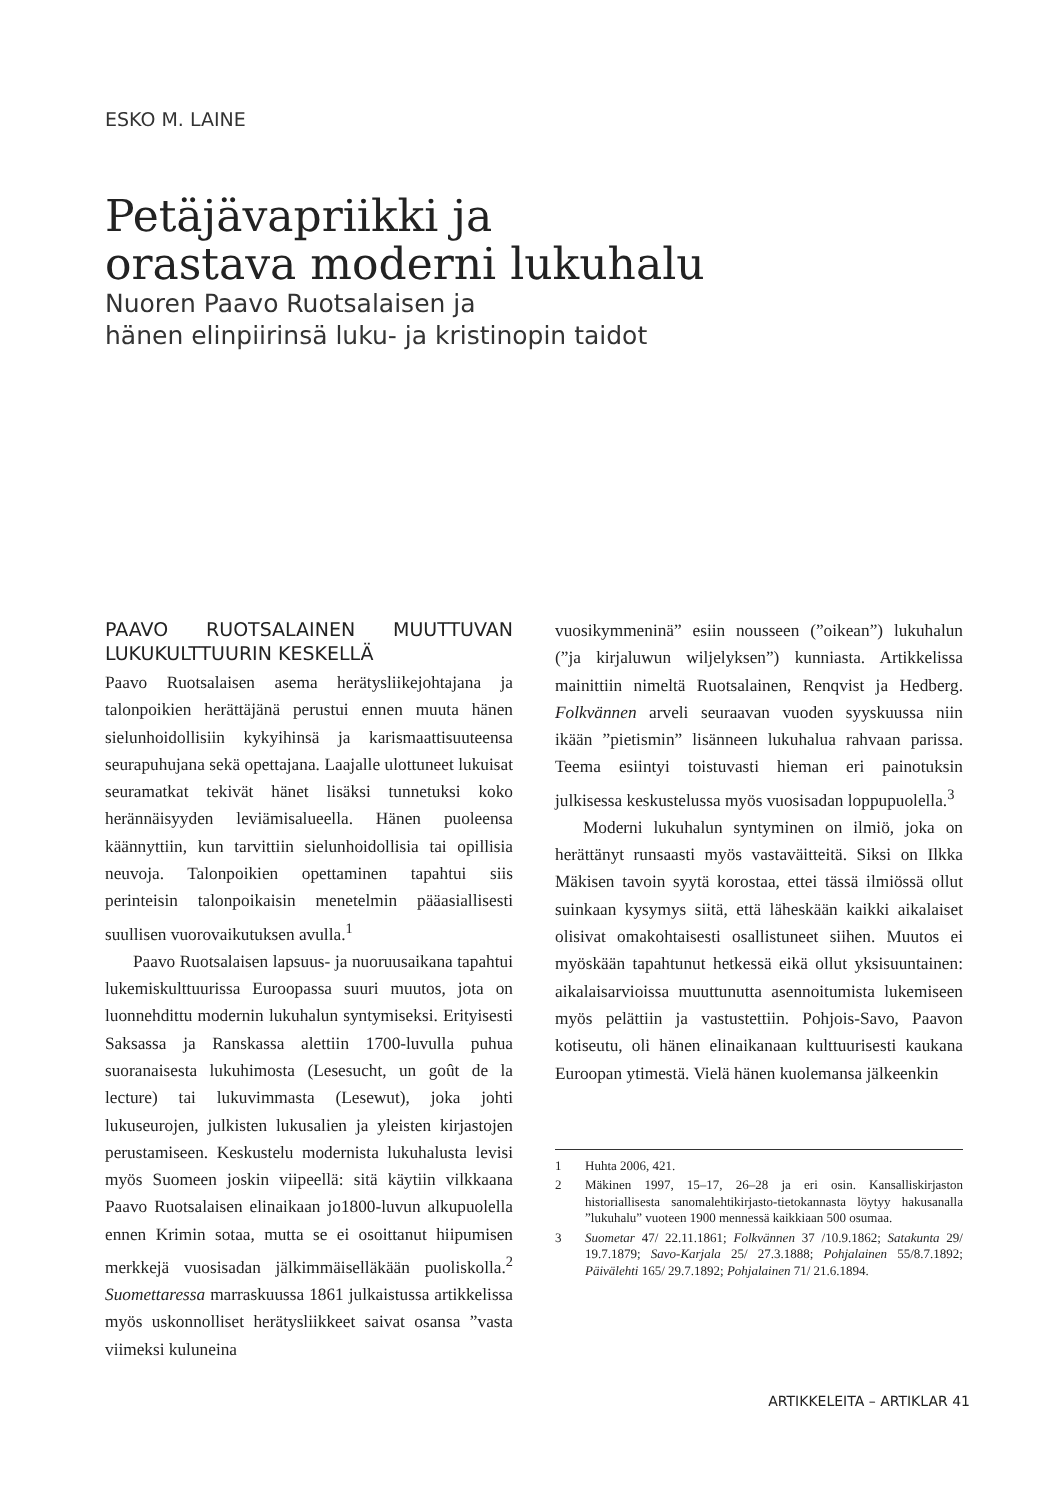ESKO M. LAINE
Petäjävapriikki ja
orastava moderni lukuhalu
Nuoren Paavo Ruotsalaisen ja
hänen elinpiirinsä luku- ja kristinopin taidot
PAAVO RUOTSALAINEN MUUTTUVAN LUKUKULTTUURIN KESKELLÄ
Paavo Ruotsalaisen asema herätysliikejohtajana ja talonpoikien herättäjänä perustui ennen muuta hänen sielunhoidollisiin kykyihinsä ja karismaattisuuteensa seurapuhujana sekä opettajana. Laajalle ulottuneet lukuisat seuramatkat tekivät hänet lisäksi tunnetuksi koko herännäisyyden leviämisalueella. Hänen puoleensa käännyttiin, kun tarvittiin sielunhoidollisia tai opillisia neuvoja. Talonpoikien opettaminen tapahtui siis perinteisin talonpoikaisin menetelmin pääasiallisesti suullisen vuorovaikutuksen avulla.<sup>1</sup>
Paavo Ruotsalaisen lapsuus- ja nuoruusaikana tapahtui lukemiskulttuurissa Euroopassa suuri muutos, jota on luonnehdittu modernin lukuhalun syntymiseksi. Erityisesti Saksassa ja Ranskassa alettiin 1700-luvulla puhua suoranaisesta lukuhimosta (Lesesucht, un goût de la lecture) tai lukuvimmasta (Lesewut), joka johti lukuseurojen, julkisten lukusalien ja yleisten kirjastojen perustamiseen. Keskustelu modernista lukuhalusta levisi myös Suomeen joskin viipeellä: sitä käytiin vilkkaana Paavo Ruotsalaisen elinaikaan jo1800-luvun alkupuolella ennen Krimin sotaa, mutta se ei osoittanut hiipumisen merkkejä vuosisadan jälkimmäiselläkään puoliskolla.<sup>2</sup> Suomettaressa marraskuussa 1861 julkaistussa artikkelissa myös uskonnolliset herätysliikkeet saivat osansa ”vasta viimeksi kuluneina
vuosikymmeninä” esiin nousseen (”oikean”) lukuhalun (”ja kirjaluwun wiljelyksen”) kunniasta. Artikkelissa mainittiin nimeltä Ruotsalainen, Renqvist ja Hedberg. Folkvännen arveli seuraavan vuoden syyskuussa niin ikään ”pietismin” lisänneen lukuhalua rahvaan parissa. Teema esiintyi toistuvasti hieman eri painotuksin julkisessa keskustelussa myös vuosisadan loppupuolella.<sup>3</sup>
Moderni lukuhalun syntyminen on ilmiö, joka on herättänyt runsaasti myös vastaväitteitä. Siksi on Ilkka Mäkisen tavoin syytä korostaa, ettei tässä ilmiössä ollut suinkaan kysymys siitä, että läheskään kaikki aikalaiset olisivat omakohtaisesti osallistuneet siihen. Muutos ei myöskään tapahtunut hetkessä eikä ollut yksisuuntainen: aikalaisarvioissa muuttunutta asennoitumista lukemiseen myös pelättiin ja vastustettiin. Pohjois-Savo, Paavon kotiseutu, oli hänen elinaikanaan kulttuurisesti kaukana Euroopan ytimestä. Vielä hänen kuolemansa jälkeenkin
1 Huhta 2006, 421.
2 Mäkinen 1997, 15–17, 26–28 ja eri osin. Kansalliskirjaston historiallisesta sanomalehtikirjasto-tietokannasta löytyy hakusanalla ”lukuhalu” vuoteen 1900 mennessä kaikkiaan 500 osumaa.
3 Suometar 47/ 22.11.1861; Folkvännen 37 /10.9.1862; Satakunta 29/ 19.7.1879; Savo-Karjala 25/ 27.3.1888; Pohjalainen 55/8.7.1892; Päivälehti 165/ 29.7.1892; Pohjalainen 71/ 21.6.1894.
ARTIKKELEITA – ARTIKLAR 41